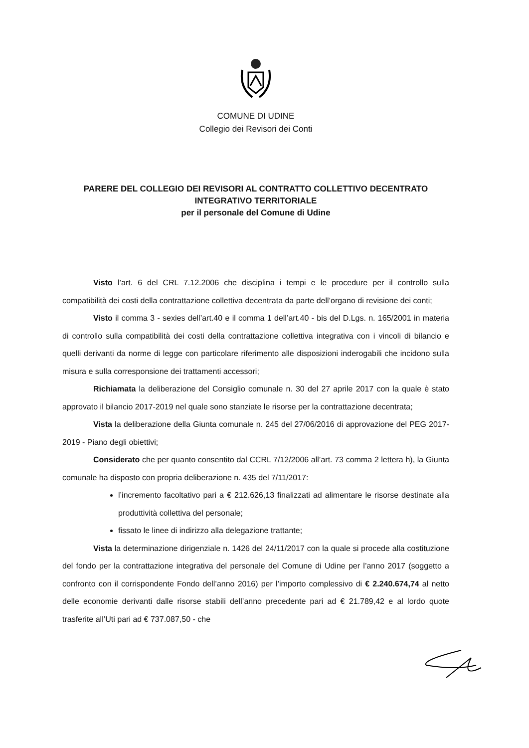COMUNE DI UDINE
Collegio dei Revisori dei Conti
PARERE DEL COLLEGIO DEI REVISORI AL CONTRATTO COLLETTIVO DECENTRATO
INTEGRATIVO TERRITORIALE
per il personale del Comune di Udine
Visto l’art. 6 del CRL 7.12.2006 che disciplina i tempi e le procedure per il controllo sulla compatibilità dei costi della contrattazione collettiva decentrata da parte dell’organo di revisione dei conti;
Visto il comma 3 - sexies dell’art.40 e il comma 1 dell’art.40 - bis del D.Lgs. n. 165/2001 in materia di controllo sulla compatibilità dei costi della contrattazione collettiva integrativa con i vincoli di bilancio e quelli derivanti da norme di legge con particolare riferimento alle disposizioni inderogabili che incidono sulla misura e sulla corresponsione dei trattamenti accessori;
Richiamata la deliberazione del Consiglio comunale n. 30 del 27 aprile 2017 con la quale è stato approvato il bilancio 2017-2019 nel quale sono stanziate le risorse per la contrattazione decentrata;
Vista la deliberazione della Giunta comunale n. 245 del 27/06/2016 di approvazione del PEG 2017-2019 - Piano degli obiettivi;
Considerato che per quanto consentito dal CCRL 7/12/2006 all’art. 73 comma 2 lettera h), la Giunta comunale ha disposto con propria deliberazione n. 435 del 7/11/2017:
l’incremento facoltativo pari a € 212.626,13 finalizzati ad alimentare le risorse destinate alla produttività collettiva del personale;
fissato le linee di indirizzo alla delegazione trattante;
Vista la determinazione dirigenziale n. 1426 del 24/11/2017 con la quale si procede alla costituzione del fondo per la contrattazione integrativa del personale del Comune di Udine per l’anno 2017 (soggetto a confronto con il corrispondente Fondo dell’anno 2016) per l’importo complessivo di € 2.240.674,74 al netto delle economie derivanti dalle risorse stabili dell’anno precedente pari ad € 21.789,42 e al lordo quote trasferite all’Uti pari ad € 737.087,50 - che